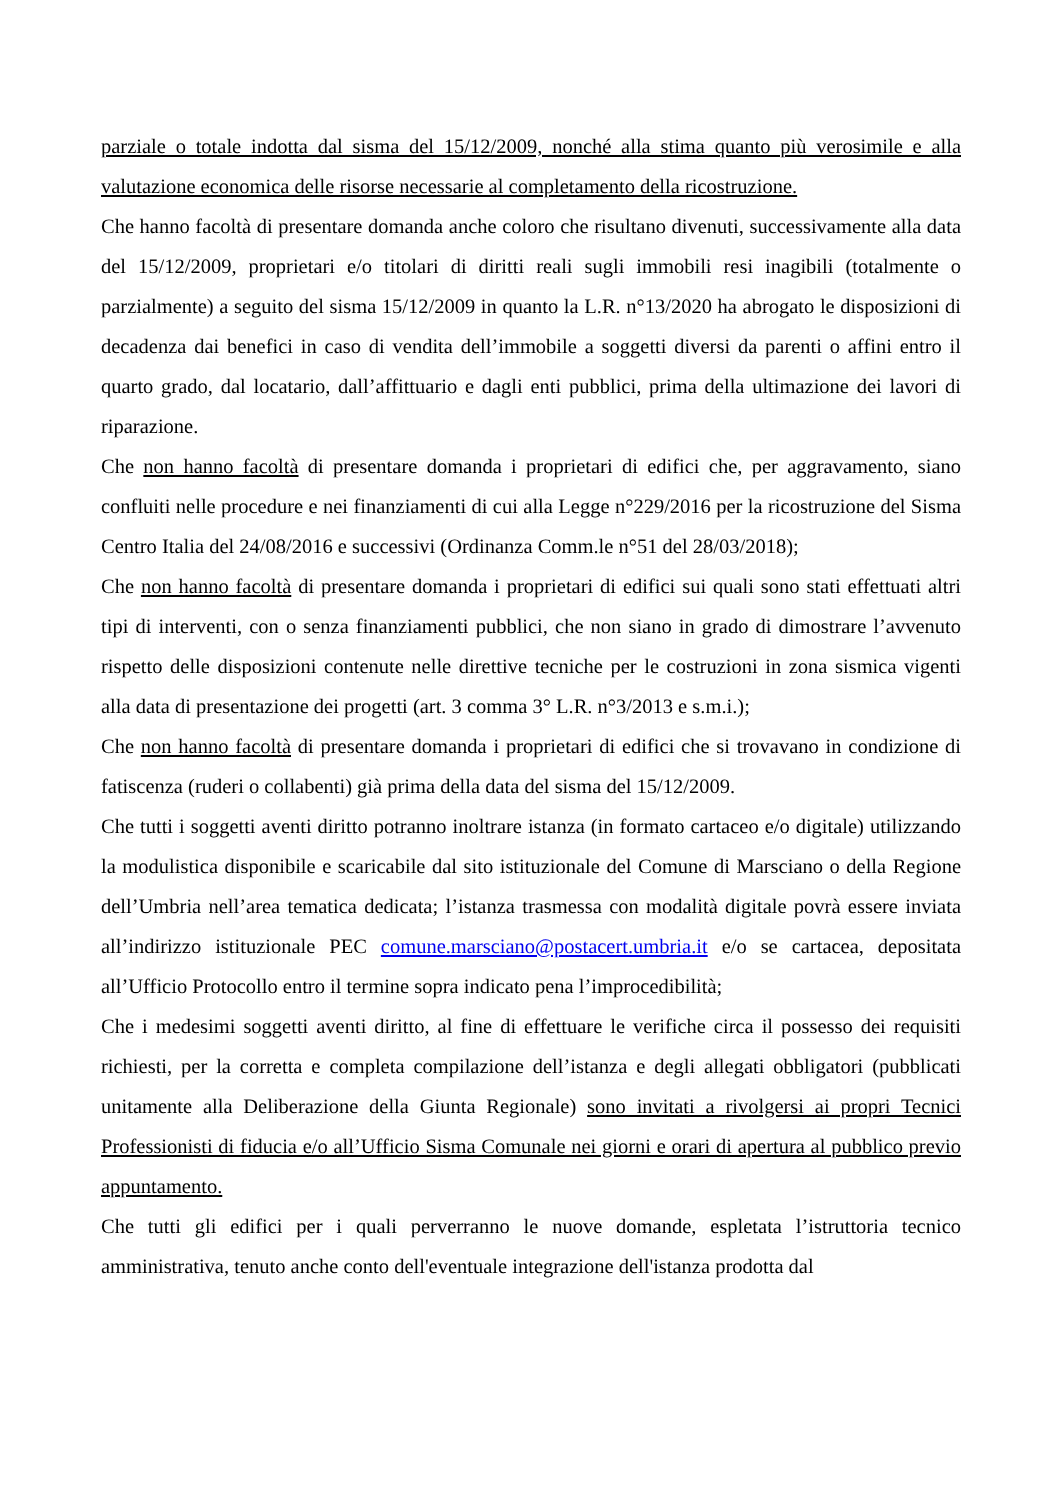parziale o totale indotta dal sisma del 15/12/2009, nonché alla stima quanto più verosimile e alla valutazione economica delle risorse necessarie al completamento della ricostruzione.
Che hanno facoltà di presentare domanda anche coloro che risultano divenuti, successivamente alla data del 15/12/2009, proprietari e/o titolari di diritti reali sugli immobili resi inagibili (totalmente o parzialmente) a seguito del sisma 15/12/2009 in quanto la L.R. n°13/2020 ha abrogato le disposizioni di decadenza dai benefici in caso di vendita dell’immobile a soggetti diversi da parenti o affini entro il quarto grado, dal locatario, dall’affittuario e dagli enti pubblici, prima della ultimazione dei lavori di riparazione.
Che non hanno facoltà di presentare domanda i proprietari di edifici che, per aggravamento, siano confluiti nelle procedure e nei finanziamenti di cui alla Legge n°229/2016 per la ricostruzione del Sisma Centro Italia del 24/08/2016 e successivi (Ordinanza Comm.le n°51 del 28/03/2018);
Che non hanno facoltà di presentare domanda i proprietari di edifici sui quali sono stati effettuati altri tipi di interventi, con o senza finanziamenti pubblici, che non siano in grado di dimostrare l’avvenuto rispetto delle disposizioni contenute nelle direttive tecniche per le costruzioni in zona sismica vigenti alla data di presentazione dei progetti (art. 3 comma 3° L.R. n°3/2013 e s.m.i.);
Che non hanno facoltà di presentare domanda i proprietari di edifici che si trovavano in condizione di fatiscenza (ruderi o collabenti) già prima della data del sisma del 15/12/2009.
Che tutti i soggetti aventi diritto potranno inoltrare istanza (in formato cartaceo e/o digitale) utilizzando la modulistica disponibile e scaricabile dal sito istituzionale del Comune di Marsciano o della Regione dell’Umbria nell’area tematica dedicata; l’istanza trasmessa con modalità digitale povrà essere inviata all’indirizzo istituzionale PEC comune.marsciano@postacert.umbria.it e/o se cartacea, depositata all’Ufficio Protocollo entro il termine sopra indicato pena l’improcedibilità;
Che i medesimi soggetti aventi diritto, al fine di effettuare le verifiche circa il possesso dei requisiti richiesti, per la corretta e completa compilazione dell’istanza e degli allegati obbligatori (pubblicati unitamente alla Deliberazione della Giunta Regionale) sono invitati a rivolgersi ai propri Tecnici Professionisti di fiducia e/o all’Ufficio Sisma Comunale nei giorni e orari di apertura al pubblico previo appuntamento.
Che tutti gli edifici per i quali perverranno le nuove domande, espletata l’istruttoria tecnico amministrativa, tenuto anche conto dell'eventuale integrazione dell'istanza prodotta dal